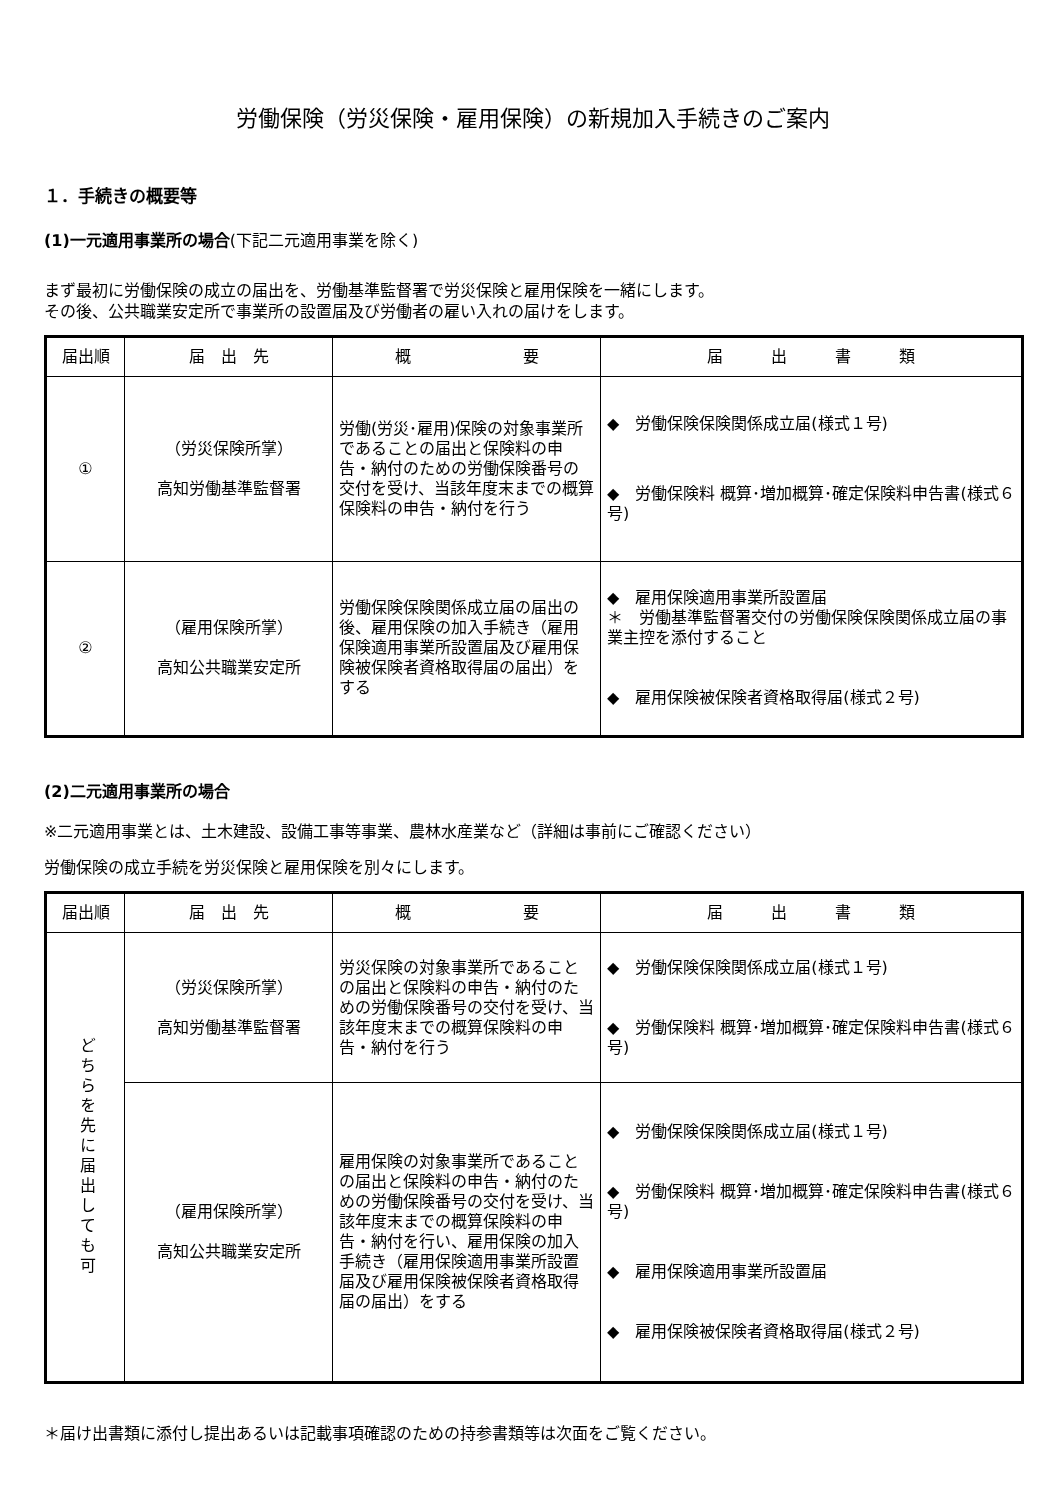労働保険（労災保険・雇用保険）の新規加入手続きのご案内
１．手続きの概要等
(1)一元適用事業所の場合(下記二元適用事業を除く)
まず最初に労働保険の成立の届出を、労働基準監督署で労災保険と雇用保険を一緒にします。
その後、公共職業安定所で事業所の設置届及び労働者の雇い入れの届けをします。
| 届出順 | 届 出 先 | 概 要 | 届 出 書 類 |
| --- | --- | --- | --- |
| ① | （労災保険所掌） 高知労働基準監督署 | 労働(労災･雇用)保険の対象事業所であることの届出と保険料の申告・納付のための労働保険番号の交付を受け、当該年度末までの概算保険料の申告・納付を行う | ◆ 労働保険保険関係成立届(様式１号) ◆ 労働保険料 概算･増加概算･確定保険料申告書(様式６号) |
| ② | （雇用保険所掌） 高知公共職業安定所 | 労働保険保険関係成立届の届出の後、雇用保険の加入手続き（雇用保険適用事業所設置届及び雇用保険被保険者資格取得届の届出）をする | ◆ 雇用保険適用事業所設置届 ＊ 労働基準監督署交付の労働保険保険関係成立届の事業主控を添付すること ◆ 雇用保険被保険者資格取得届(様式２号) |
(2)二元適用事業所の場合
※二元適用事業とは、土木建設、設備工事等事業、農林水産業など（詳細は事前にご確認ください）
労働保険の成立手続を労災保険と雇用保険を別々にします。
| 届出順 | 届 出 先 | 概 要 | 届 出 書 類 |
| --- | --- | --- | --- |
| どちらを先に届出しても可 | （労災保険所掌） 高知労働基準監督署 | 労災保険の対象事業所であることの届出と保険料の申告・納付のための労働保険番号の交付を受け、当該年度末までの概算保険料の申告・納付を行う | ◆ 労働保険保険関係成立届(様式１号) ◆ 労働保険料 概算･増加概算･確定保険料申告書(様式６号) |
| | （雇用保険所掌） 高知公共職業安定所 | 雇用保険の対象事業所であることの届出と保険料の申告・納付のための労働保険番号の交付を受け、当該年度末までの概算保険料の申告・納付を行い、雇用保険の加入手続き（雇用保険適用事業所設置届及び雇用保険被保険者資格取得届の届出）をする | ◆ 労働保険保険関係成立届(様式１号) ◆ 労働保険料 概算･増加概算･確定保険料申告書(様式６号) ◆ 雇用保険適用事業所設置届 ◆ 雇用保険被保険者資格取得届(様式２号) |
＊届け出書類に添付し提出あるいは記載事項確認のための持参書類等は次面をご覧ください。